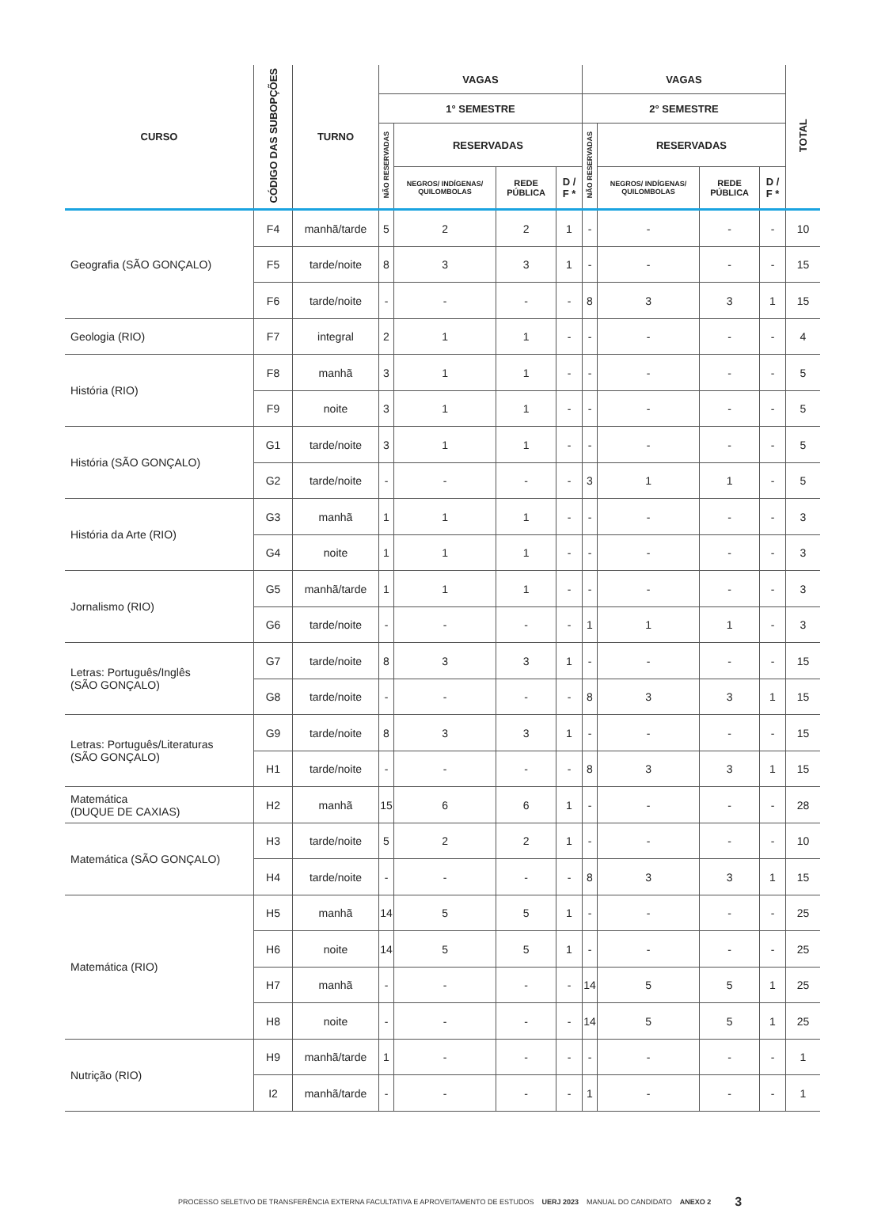| CURSO | CÓDIGO DAS SUBOPÇÕES | TURNO | VAGAS | | | | VAGAS | | | | TOTAL |
| --- | --- | --- | --- | --- | --- | --- | --- | --- | --- | --- | --- |
| | | | 1° SEMESTRE | | | | 2° SEMESTRE | | | | |
| | | | NÃO RESERVADAS | RESERVADAS | | | NÃO RESERVADAS | RESERVADAS | | | |
| | | | | NEGROS/ INDÍGENAS/ QUILOMBOLAS | REDE PÚBLICA | D / F * | | NEGROS/ INDÍGENAS/ QUILOMBOLAS | REDE PÚBLICA | D / F * | |
| Geografia (SÃO GONÇALO) | F4 | manhã/tarde | 5 | 2 | 2 | 1 | - | - | - | - | 10 |
| | F5 | tarde/noite | 8 | 3 | 3 | 1 | - | - | - | - | 15 |
| | F6 | tarde/noite | - | - | - | - | 8 | 3 | 3 | 1 | 15 |
| Geologia (RIO) | F7 | integral | 2 | 1 | 1 | - | - | - | - | - | 4 |
| História (RIO) | F8 | manhã | 3 | 1 | 1 | - | - | - | - | - | 5 |
| | F9 | noite | 3 | 1 | 1 | - | - | - | - | - | 5 |
| História (SÃO GONÇALO) | G1 | tarde/noite | 3 | 1 | 1 | - | - | - | - | - | 5 |
| | G2 | tarde/noite | - | - | - | - | 3 | 1 | 1 | - | 5 |
| História da Arte (RIO) | G3 | manhã | 1 | 1 | 1 | - | - | - | - | - | 3 |
| | G4 | noite | 1 | 1 | 1 | - | - | - | - | - | 3 |
| Jornalismo (RIO) | G5 | manhã/tarde | 1 | 1 | 1 | - | - | - | - | - | 3 |
| | G6 | tarde/noite | - | - | - | - | 1 | 1 | 1 | - | 3 |
| Letras: Português/Inglês (SÃO GONÇALO) | G7 | tarde/noite | 8 | 3 | 3 | 1 | - | - | - | - | 15 |
| | G8 | tarde/noite | - | - | - | - | 8 | 3 | 3 | 1 | 15 |
| Letras: Português/Literaturas (SÃO GONÇALO) | G9 | tarde/noite | 8 | 3 | 3 | 1 | - | - | - | - | 15 |
| | H1 | tarde/noite | - | - | - | - | 8 | 3 | 3 | 1 | 15 |
| Matemática (DUQUE DE CAXIAS) | H2 | manhã | 15 | 6 | 6 | 1 | - | - | - | - | 28 |
| Matemática (SÃO GONÇALO) | H3 | tarde/noite | 5 | 2 | 2 | 1 | - | - | - | - | 10 |
| | H4 | tarde/noite | - | - | - | - | 8 | 3 | 3 | 1 | 15 |
| Matemática (RIO) | H5 | manhã | 14 | 5 | 5 | 1 | - | - | - | - | 25 |
| | H6 | noite | 14 | 5 | 5 | 1 | - | - | - | - | 25 |
| | H7 | manhã | - | - | - | - | 14 | 5 | 5 | 1 | 25 |
| | H8 | noite | - | - | - | - | 14 | 5 | 5 | 1 | 25 |
| Nutrição (RIO) | H9 | manhã/tarde | 1 | - | - | - | - | - | - | - | 1 |
| | I2 | manhã/tarde | - | - | - | - | 1 | - | - | - | 1 |
PROCESSO SELETIVO DE TRANSFERÊNCIA EXTERNA FACULTATIVA E APROVEITAMENTO DE ESTUDOS UERJ 2023 MANUAL DO CANDIDATO ANEXO 2 3